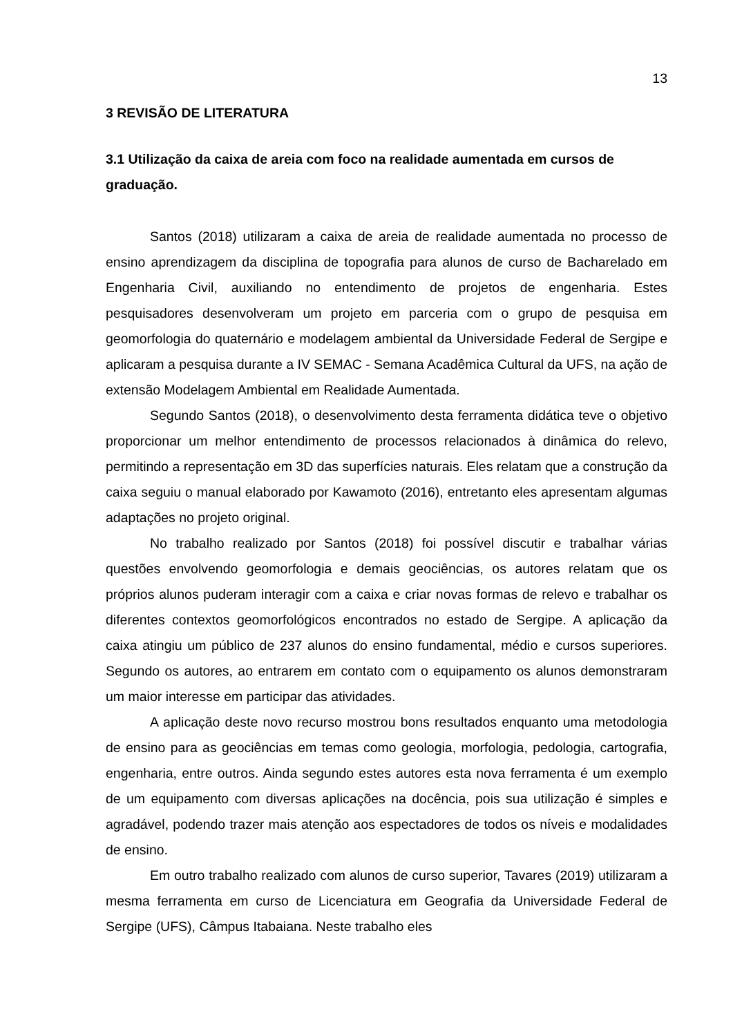13
3 REVISÃO DE LITERATURA
3.1 Utilização da caixa de areia com foco na realidade aumentada em cursos de graduação.
Santos (2018) utilizaram a caixa de areia de realidade aumentada no processo de ensino aprendizagem da disciplina de topografia para alunos de curso de Bacharelado em Engenharia Civil, auxiliando no entendimento de projetos de engenharia. Estes pesquisadores desenvolveram um projeto em parceria com o grupo de pesquisa em geomorfologia do quaternário e modelagem ambiental da Universidade Federal de Sergipe e aplicaram a pesquisa durante a IV SEMAC - Semana Acadêmica Cultural da UFS, na ação de extensão Modelagem Ambiental em Realidade Aumentada.
Segundo Santos (2018), o desenvolvimento desta ferramenta didática teve o objetivo proporcionar um melhor entendimento de processos relacionados à dinâmica do relevo, permitindo a representação em 3D das superfícies naturais. Eles relatam que a construção da caixa seguiu o manual elaborado por Kawamoto (2016), entretanto eles apresentam algumas adaptações no projeto original.
No trabalho realizado por Santos (2018) foi possível discutir e trabalhar várias questões envolvendo geomorfologia e demais geociências, os autores relatam que os próprios alunos puderam interagir com a caixa e criar novas formas de relevo e trabalhar os diferentes contextos geomorfológicos encontrados no estado de Sergipe. A aplicação da caixa atingiu um público de 237 alunos do ensino fundamental, médio e cursos superiores. Segundo os autores, ao entrarem em contato com o equipamento os alunos demonstraram um maior interesse em participar das atividades.
A aplicação deste novo recurso mostrou bons resultados enquanto uma metodologia de ensino para as geociências em temas como geologia, morfologia, pedologia, cartografia, engenharia, entre outros. Ainda segundo estes autores esta nova ferramenta é um exemplo de um equipamento com diversas aplicações na docência, pois sua utilização é simples e agradável, podendo trazer mais atenção aos espectadores de todos os níveis e modalidades de ensino.
Em outro trabalho realizado com alunos de curso superior, Tavares (2019) utilizaram a mesma ferramenta em curso de Licenciatura em Geografia da Universidade Federal de Sergipe (UFS), Câmpus Itabaiana. Neste trabalho eles